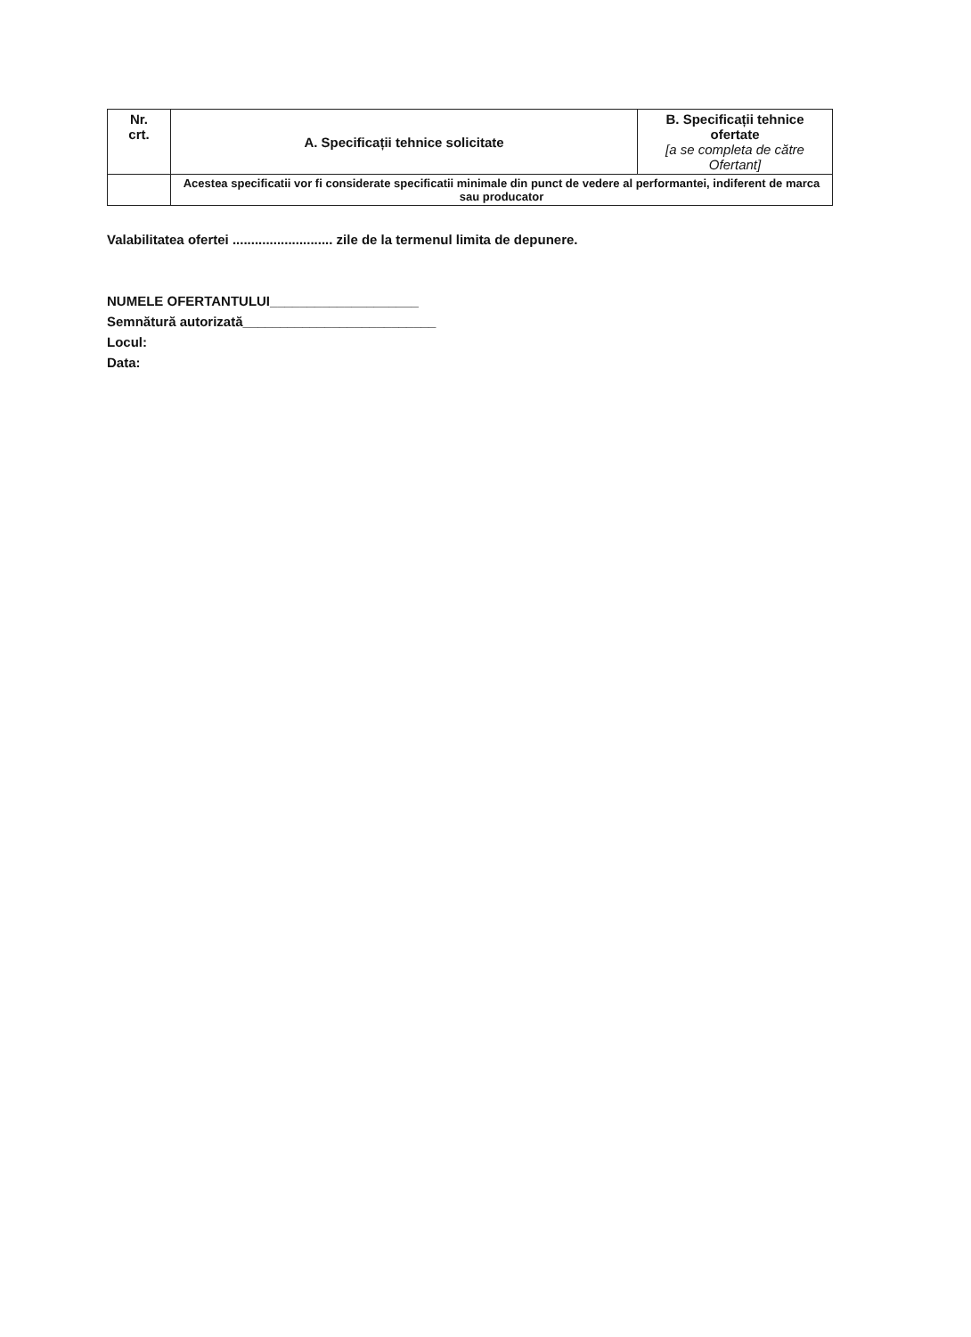| Nr. crt. | A. Specificații tehnice solicitate | B. Specificații tehnice ofertate [a se completa de către Ofertant] |
| --- | --- | --- |
| | Acestea specificatii vor fi considerate specificatii minimale din punct de vedere al performantei, indiferent de marca sau producator | |
Valabilitatea ofertei ........................... zile de la termenul limita de depunere.
NUMELE OFERTANTULUI____________________
Semnătură autorizată__________________________
Locul:
Data: